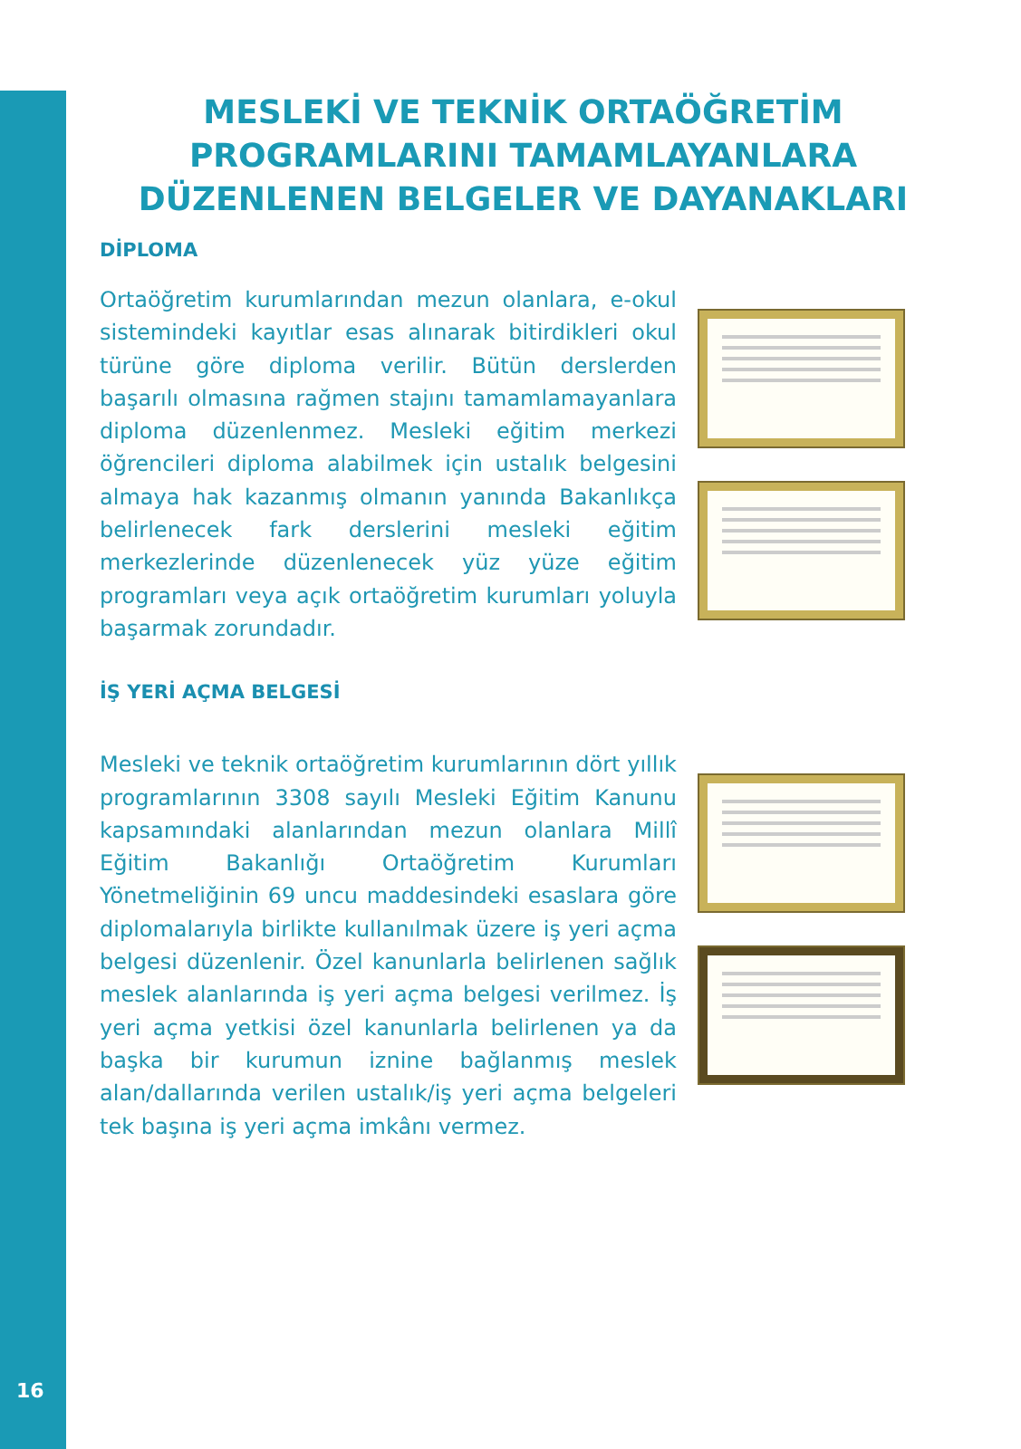MESLEKİ VE TEKNİK ORTAÖĞRETİM PROGRAMLARINI TAMAMLAYANLARA DÜZENLENEN BELGELER VE DAYANAKLARI
DİPLOMA
Ortaöğretim kurumlarından mezun olanlara, e-okul sistemindeki kayıtlar esas alınarak bitirdikleri okul türüne göre diploma verilir. Bütün derslerden başarılı olmasına rağmen stajını tamamlamayanlara diploma düzenlenmez. Mesleki eğitim merkezi öğrencileri diploma alabilmek için ustalık belgesini almaya hak kazanmış olmanın yanında Bakanlıkça belirlenecek fark derslerini mesleki eğitim merkezlerinde düzenlenecek yüz yüze eğitim programları veya açık ortaöğretim kurumları yoluyla başarmak zorundadır.
İŞ YERİ AÇMA BELGESİ
Mesleki ve teknik ortaöğretim kurumlarının dört yıllık programlarının 3308 sayılı Mesleki Eğitim Kanunu kapsamındaki alanlarından mezun olanlara Millî Eğitim Bakanlığı Ortaöğretim Kurumları Yönetmeliğinin 69 uncu maddesindeki esaslara göre diplomalarıyla birlikte kullanılmak üzere iş yeri açma belgesi düzenlenir. Özel kanunlarla belirlenen sağlık meslek alanlarında iş yeri açma belgesi verilmez. İş yeri açma yetkisi özel kanunlarla belirlenen ya da başka bir kurumun iznine bağlanmış meslek alan/dallarında verilen ustalık/iş yeri açma belgeleri tek başına iş yeri açma imkânı vermez.
16